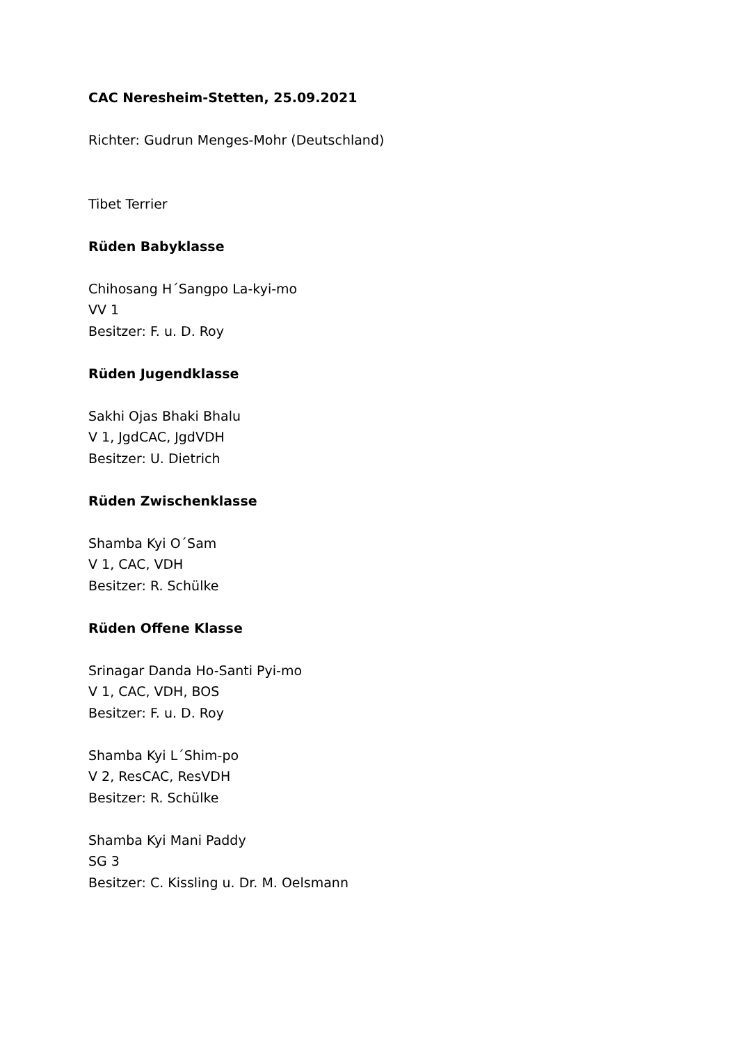CAC Neresheim-Stetten, 25.09.2021
Richter: Gudrun Menges-Mohr (Deutschland)
Tibet Terrier
Rüden Babyklasse
Chihosang H´Sangpo La-kyi-mo
VV 1
Besitzer: F. u. D. Roy
Rüden Jugendklasse
Sakhi Ojas Bhaki Bhalu
V 1, JgdCAC, JgdVDH
Besitzer: U. Dietrich
Rüden Zwischenklasse
Shamba Kyi O´Sam
V 1, CAC, VDH
Besitzer: R. Schülke
Rüden Offene Klasse
Srinagar Danda Ho-Santi Pyi-mo
V 1, CAC, VDH, BOS
Besitzer: F. u. D. Roy
Shamba Kyi L´Shim-po
V 2, ResCAC, ResVDH
Besitzer: R. Schülke
Shamba Kyi Mani Paddy
SG 3
Besitzer: C. Kissling u. Dr. M. Oelsmann